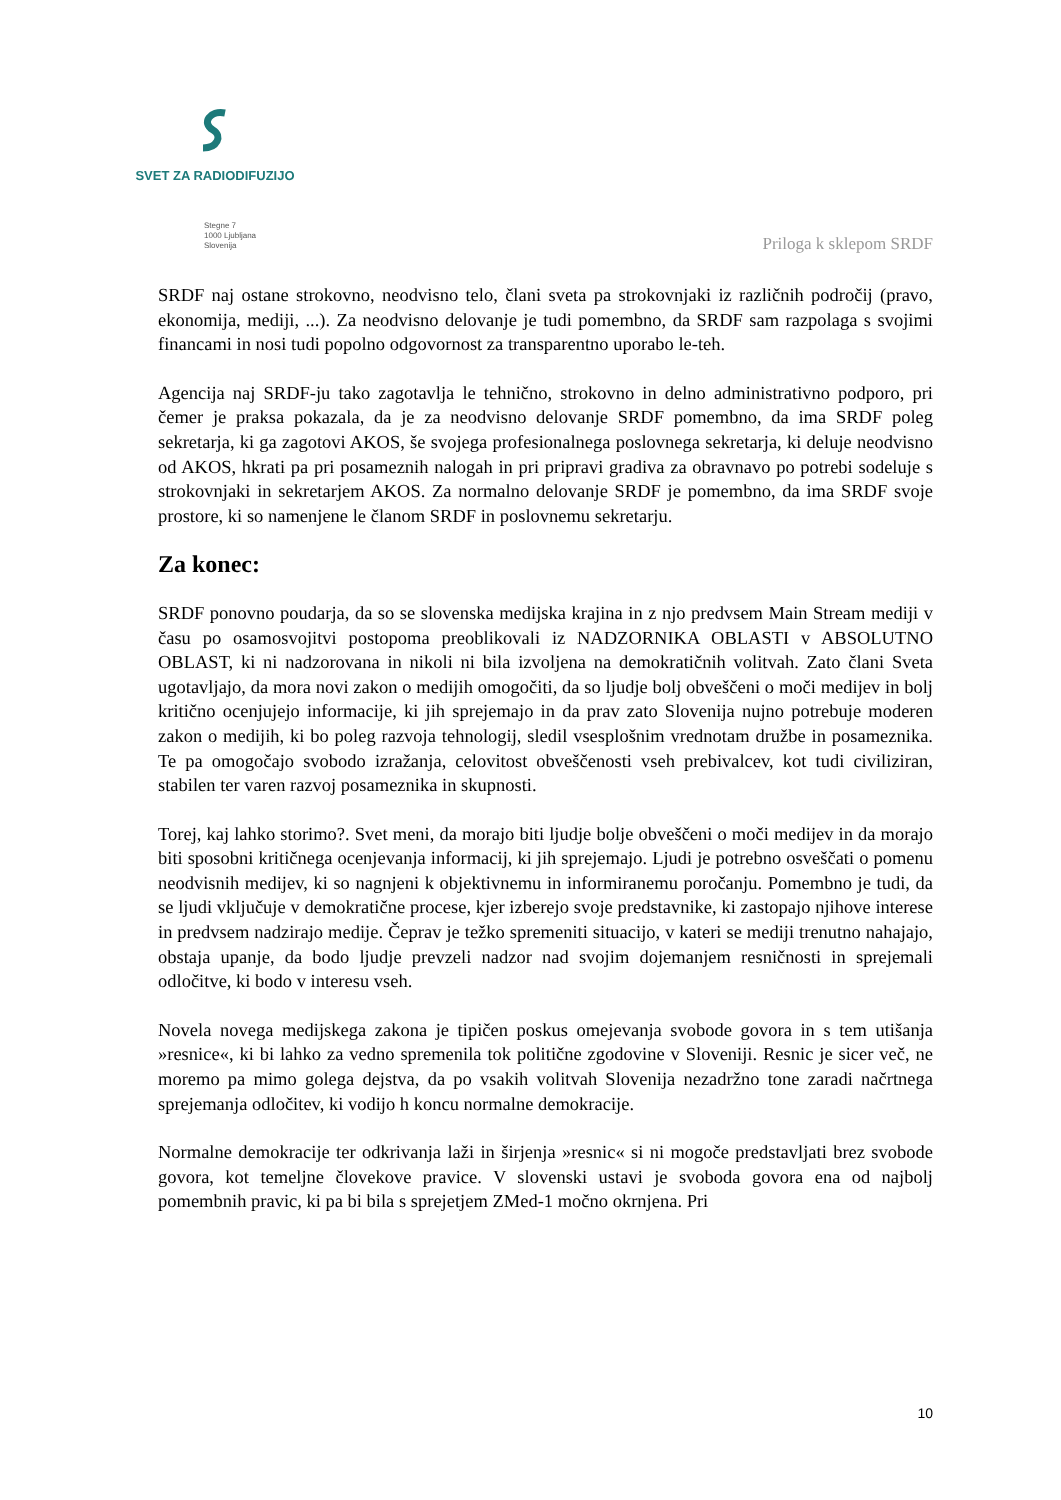SVET ZA RADIODIFUZIJO
Stegne 7
1000 Ljubljana
Slovenija
Priloga k sklepom SRDF
SRDF naj ostane strokovno, neodvisno telo, člani sveta pa strokovnjaki iz različnih področij (pravo, ekonomija, mediji, ...). Za neodvisno delovanje je tudi pomembno, da SRDF sam razpolaga s svojimi financami in nosi tudi popolno odgovornost za transparentno uporabo le-teh.
Agencija naj SRDF-ju tako zagotavlja le tehnično, strokovno in delno administrativno podporo, pri čemer je praksa pokazala, da je za neodvisno delovanje SRDF pomembno, da ima SRDF poleg sekretarja, ki ga zagotovi AKOS, še svojega profesionalnega poslovnega sekretarja, ki deluje neodvisno od AKOS, hkrati pa pri posameznih nalogah in pri pripravi gradiva za obravnavo po potrebi sodeluje s strokovnjaki in sekretarjem AKOS. Za normalno delovanje SRDF je pomembno, da ima SRDF svoje prostore, ki so namenjene le članom SRDF in poslovnemu sekretarju.
Za konec:
SRDF ponovno poudarja, da so se slovenska medijska krajina in z njo predvsem Main Stream mediji v času po osamosvojitvi postopoma preoblikovali iz NADZORNIKA OBLASTI v ABSOLUTNO OBLAST, ki ni nadzorovana in nikoli ni bila izvoljena na demokratičnih volitvah. Zato člani Sveta ugotavljajo, da mora novi zakon o medijih omogočiti, da so ljudje bolj obveščeni o moči medijev in bolj kritično ocenjujejo informacije, ki jih sprejemajo in da prav zato Slovenija nujno potrebuje moderen zakon o medijih, ki bo poleg razvoja tehnologij, sledil vsesplošnim vrednotam družbe in posameznika. Te pa omogočajo svobodo izražanja, celovitost obveščenosti vseh prebivalcev, kot tudi civiliziran, stabilen ter varen razvoj posameznika in skupnosti.
Torej, kaj lahko storimo?. Svet meni, da morajo biti ljudje bolje obveščeni o moči medijev in da morajo biti sposobni kritičnega ocenjevanja informacij, ki jih sprejemajo. Ljudi je potrebno osveščati o pomenu neodvisnih medijev, ki so nagnjeni k objektivnemu in informiranemu poročanju. Pomembno je tudi, da se ljudi vključuje v demokratične procese, kjer izberejo svoje predstavnike, ki zastopajo njihove interese in predvsem nadzirajo medije. Čeprav je težko spremeniti situacijo, v kateri se mediji trenutno nahajajo, obstaja upanje, da bodo ljudje prevzeli nadzor nad svojim dojemanjem resničnosti in sprejemali odločitve, ki bodo v interesu vseh.
Novela novega medijskega zakona je tipičen poskus omejevanja svobode govora in s tem utišanja »resnice«, ki bi lahko za vedno spremenila tok politične zgodovine v Sloveniji. Resnic je sicer več, ne moremo pa mimo golega dejstva, da po vsakih volitvah Slovenija nezadržno tone zaradi načrtnega sprejemanja odločitev, ki vodijo h koncu normalne demokracije.
Normalne demokracije ter odkrivanja laži in širjenja »resnic« si ni mogoče predstavljati brez svobode govora, kot temeljne človekove pravice. V slovenski ustavi je svoboda govora ena od najbolj pomembnih pravic, ki pa bi bila s sprejetjem ZMed-1 močno okrnjena. Pri
10